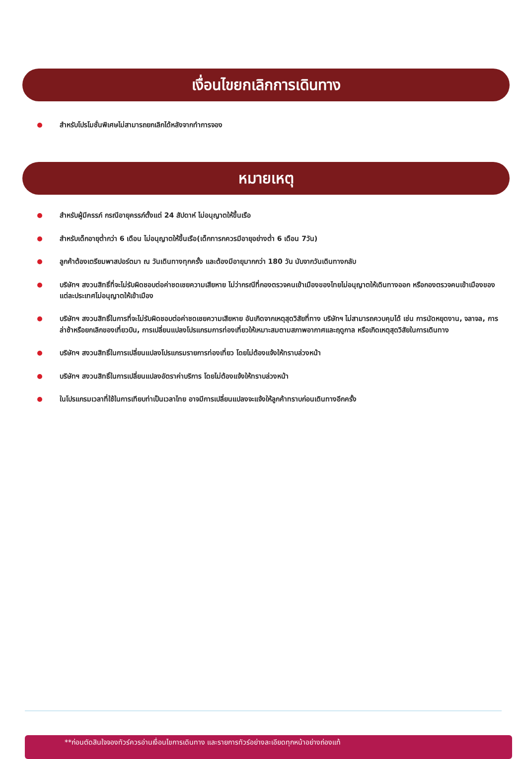เงื่อนไขยกเลิกการเดินทาง
สำหรับโปรโมชั่นพิเศษไม่สามารถยกเลิกได้หลังจากทำการจอง
หมายเหตุ
สำหรับผู้มีครรภ์ กรณีอายุครรภ์ตั้งแต่ 24 สัปดาห์ ไม่อนุญาตให้ขึ้นเรือ
สำหรับเด็กอายุต่ำกว่า 6 เดือน ไม่อนุญาตให้ขึ้นเรือ(เด็กทารกควรมีอายุอย่างต่ำ 6 เดือน 7วัน)
ลูกค้าต้องเตรียมพาสปอร์ตมา ณ วันเดินทางทุกครั้ง และต้องมีอายุมากกว่า 180 วัน นับจากวันเดินทางกลับ
บริษัทฯ สงวนสิทธิ์ที่จะไม่รับผิดชอบต่อค่าชดเชยความเสียหาย ไม่ว่ากรณีที่กองตรวจคนเข้าเมืองของไทยไม่อนุญาตให้เดินทางออก หรือกองตรวจคนเข้าเมืองของแต่ละประเทศไม่อนุญาตให้เข้าเมือง
บริษัทฯ สงวนสิทธิ์ในการที่จะไม่รับผิดชอบต่อค่าชดเชยความเสียหาย อันเกิดจากเหตุสุดวิสัยที่ทาง บริษัทฯ ไม่สามารถควบคุมได้ เช่น การนัดหยุดงาน, จลาจล, การล่าช้าหรือยกเลิกของเที่ยวบิน, การเปลี่ยนแปลงโปรแกรมการท่องเที่ยวให้เหมาะสมตามสภาพอากาศและฤดูกาล หรือเกิดเหตุสุดวิสัยในการเดินทาง
บริษัทฯ สงวนสิทธิ์ในการเปลี่ยนแปลงโปรแกรมรายการท่องเที่ยว โดยไม่ต้องแจ้งให้ทราบล่วงหน้า
บริษัทฯ สงวนสิทธิ์ในการเปลี่ยนแปลงอัตราค่าบริการ โดยไม่ต้องแจ้งให้ทราบล่วงหน้า
ในโปรแกรมเวลาที่ใช้ในการเทียบท่าเป็นเวลาไทย อาจมีการเปลี่ยนแปลงจะแจ้งให้ลูกค้าทราบก่อนเดินทางอีกครั้ง
**ก่อนตัดสินใจจองทัวร์ควรอ่านเงื่อนไขการเดินทาง และรายการทัวร์อย่างละเอียดทุกหน้าอย่างถ่องแท้